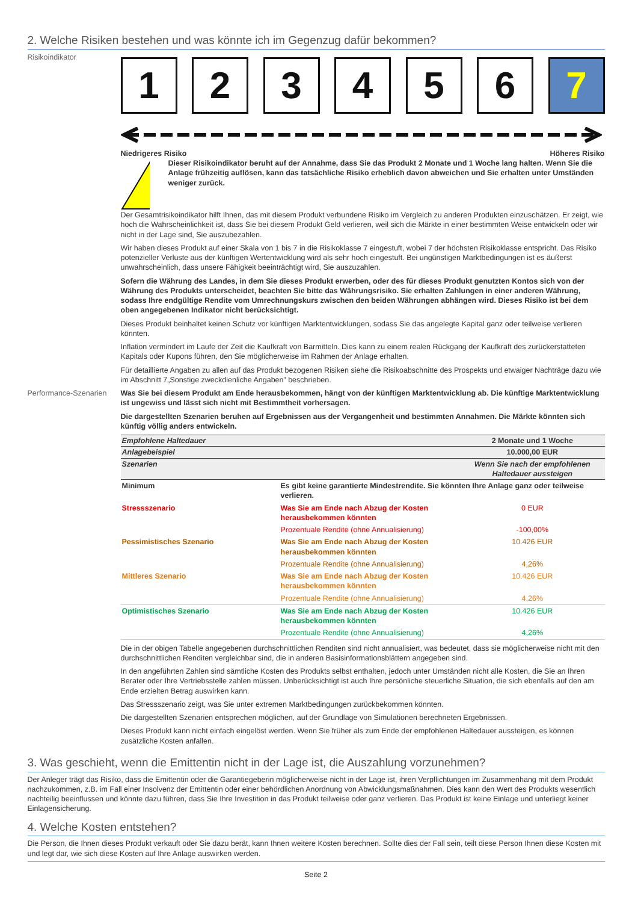2. Welche Risiken bestehen und was könnte ich im Gegenzug dafür bekommen?
Risikoindikator
1 2 3 4 5 6 7
Niedrigeres Risiko Höheres Risiko
!
Dieser Risikoindikator beruht auf der Annahme, dass Sie das Produkt 2 Monate und 1 Woche lang halten. Wenn Sie die Anlage frühzeitig auflösen, kann das tatsächliche Risiko erheblich davon abweichen und Sie erhalten unter Umständen weniger zurück.
Der Gesamtrisikoindikator hilft Ihnen, das mit diesem Produkt verbundene Risiko im Vergleich zu anderen Produkten einzuschätzen. Er zeigt, wie hoch die Wahrscheinlichkeit ist, dass Sie bei diesem Produkt Geld verlieren, weil sich die Märkte in einer bestimmten Weise entwickeln oder wir nicht in der Lage sind, Sie auszubezahlen.
Wir haben dieses Produkt auf einer Skala von 1 bis 7 in die Risikoklasse 7 eingestuft, wobei 7 der höchsten Risikoklasse entspricht. Das Risiko potenzieller Verluste aus der künftigen Wertentwicklung wird als sehr hoch eingestuft. Bei ungünstigen Marktbedingungen ist es äußerst unwahrscheinlich, dass unsere Fähigkeit beeinträchtigt wird, Sie auszuzahlen.
Sofern die Währung des Landes, in dem Sie dieses Produkt erwerben, oder des für dieses Produkt genutzten Kontos sich von der Währung des Produkts unterscheidet, beachten Sie bitte das Währungsrisiko. Sie erhalten Zahlungen in einer anderen Währung, sodass Ihre endgültige Rendite vom Umrechnungskurs zwischen den beiden Währungen abhängen wird. Dieses Risiko ist bei dem oben angegebenen Indikator nicht berücksichtigt.
Dieses Produkt beinhaltet keinen Schutz vor künftigen Marktentwicklungen, sodass Sie das angelegte Kapital ganz oder teilweise verlieren könnten.
Inflation vermindert im Laufe der Zeit die Kaufkraft von Barmitteln. Dies kann zu einem realen Rückgang der Kaufkraft des zurückerstatteten Kapitals oder Kupons führen, den Sie möglicherweise im Rahmen der Anlage erhalten.
Für detaillierte Angaben zu allen auf das Produkt bezogenen Risiken siehe die Risikoabschnitte des Prospekts und etwaiger Nachträge dazu wie im Abschnitt 7„Sonstige zweckdienliche Angaben” beschrieben.
Performance-Szenarien
Was Sie bei diesem Produkt am Ende herausbekommen, hängt von der künftigen Marktentwicklung ab. Die künftige Marktentwicklung ist ungewiss und lässt sich nicht mit Bestimmtheit vorhersagen.
Die dargestellten Szenarien beruhen auf Ergebnissen aus der Vergangenheit und bestimmten Annahmen. Die Märkte könnten sich künftig völlig anders entwickeln.
| Empfohlene Haltedauer | | 2 Monate und 1 Woche |
| Anlagebeispiel | | 10.000,00 EUR |
| Szenarien | | Wenn Sie nach der empfohlenen Haltedauer aussteigen |
| Minimum | Es gibt keine garantierte Mindestrendite. Sie könnten Ihre Anlage ganz oder teilweise verlieren. | |
| Stressszenario | Was Sie am Ende nach Abzug der Kosten herausbekommen könnten | 0 EUR |
| | Prozentuale Rendite (ohne Annualisierung) | -100,00% |
| Pessimistisches Szenario | Was Sie am Ende nach Abzug der Kosten herausbekommen könnten | 10.426 EUR |
| | Prozentuale Rendite (ohne Annualisierung) | 4,26% |
| Mittleres Szenario | Was Sie am Ende nach Abzug der Kosten herausbekommen könnten | 10.426 EUR |
| | Prozentuale Rendite (ohne Annualisierung) | 4,26% |
| Optimistisches Szenario | Was Sie am Ende nach Abzug der Kosten herausbekommen könnten | 10.426 EUR |
| | Prozentuale Rendite (ohne Annualisierung) | 4,26% |
Die in der obigen Tabelle angegebenen durchschnittlichen Renditen sind nicht annualisiert, was bedeutet, dass sie möglicherweise nicht mit den durchschnittlichen Renditen vergleichbar sind, die in anderen Basisinformationsblättern angegeben sind.
In den angeführten Zahlen sind sämtliche Kosten des Produkts selbst enthalten, jedoch unter Umständen nicht alle Kosten, die Sie an Ihren Berater oder Ihre Vertriebsstelle zahlen müssen. Unberücksichtigt ist auch Ihre persönliche steuerliche Situation, die sich ebenfalls auf den am Ende erzielten Betrag auswirken kann.
Das Stressszenario zeigt, was Sie unter extremen Marktbedingungen zurückbekommen könnten.
Die dargestellten Szenarien entsprechen möglichen, auf der Grundlage von Simulationen berechneten Ergebnissen.
Dieses Produkt kann nicht einfach eingelöst werden. Wenn Sie früher als zum Ende der empfohlenen Haltedauer aussteigen, es können zusätzliche Kosten anfallen.
3. Was geschieht, wenn die Emittentin nicht in der Lage ist, die Auszahlung vorzunehmen?
Der Anleger trägt das Risiko, dass die Emittentin oder die Garantiegeberin möglicherweise nicht in der Lage ist, ihren Verpflichtungen im Zusammenhang mit dem Produkt nachzukommen, z.B. im Fall einer Insolvenz der Emittentin oder einer behördlichen Anordnung von Abwicklungsmaßnahmen. Dies kann den Wert des Produkts wesentlich nachteilig beeinflussen und könnte dazu führen, dass Sie Ihre Investition in das Produkt teilweise oder ganz verlieren. Das Produkt ist keine Einlage und unterliegt keiner Einlagensicherung.
4. Welche Kosten entstehen?
Die Person, die Ihnen dieses Produkt verkauft oder Sie dazu berät, kann Ihnen weitere Kosten berechnen. Sollte dies der Fall sein, teilt diese Person Ihnen diese Kosten mit und legt dar, wie sich diese Kosten auf Ihre Anlage auswirken werden.
Seite 2